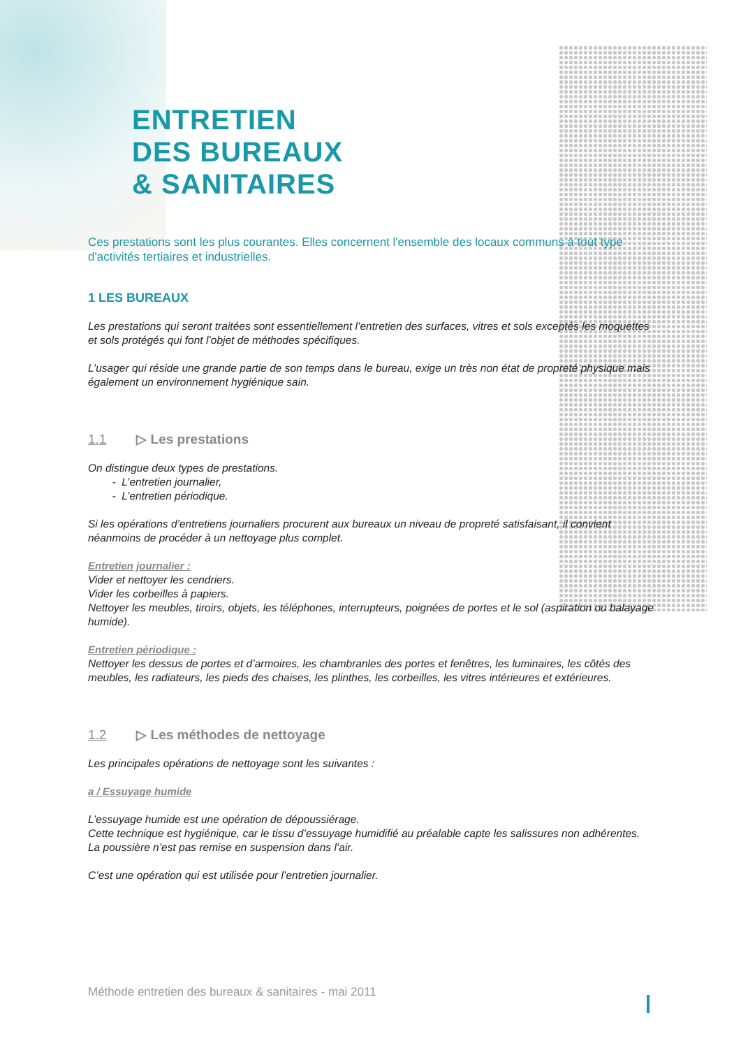ENTRETIEN
DES BUREAUX
& SANITAIRES
Ces prestations sont les plus courantes. Elles concernent l'ensemble des locaux communs à tout type d'activités tertiaires et industrielles.
1 LES BUREAUX
Les prestations qui seront traitées sont essentiellement l’entretien des surfaces, vitres et sols exceptés les moquettes et sols protégés qui font l’objet de méthodes spécifiques.
L’usager qui réside une grande partie de son temps dans le bureau, exige un très non état de propreté physique mais également un environnement hygiénique sain.
1.1 ▷ Les prestations
On distingue deux types de prestations.
- L’entretien journalier,
- L’entretien périodique.
Si les opérations d’entretiens journaliers procurent aux bureaux un niveau de propreté satisfaisant, il convient néanmoins de procéder à un nettoyage plus complet.
Entretien journalier :
Vider et nettoyer les cendriers.
Vider les corbeilles à papiers.
Nettoyer les meubles, tiroirs, objets, les téléphones, interrupteurs, poignées de portes et le sol (aspiration ou balayage humide).
Entretien périodique :
Nettoyer les dessus de portes et d’armoires, les chambranles des portes et fenêtres, les luminaires, les côtés des meubles, les radiateurs, les pieds des chaises, les plinthes, les corbeilles, les vitres intérieures et extérieures.
1.2 ▷ Les méthodes de nettoyage
Les principales opérations de nettoyage sont les suivantes :
a / Essuyage humide
L’essuyage humide est une opération de dépoussiérage.
Cette technique est hygiénique, car le tissu d’essuyage humidifié au préalable capte les salissures non adhérentes.
La poussière n’est pas remise en suspension dans l’air.
C’est une opération qui est utilisée pour l’entretien journalier.
Méthode entretien des bureaux & sanitaires - mai 2011